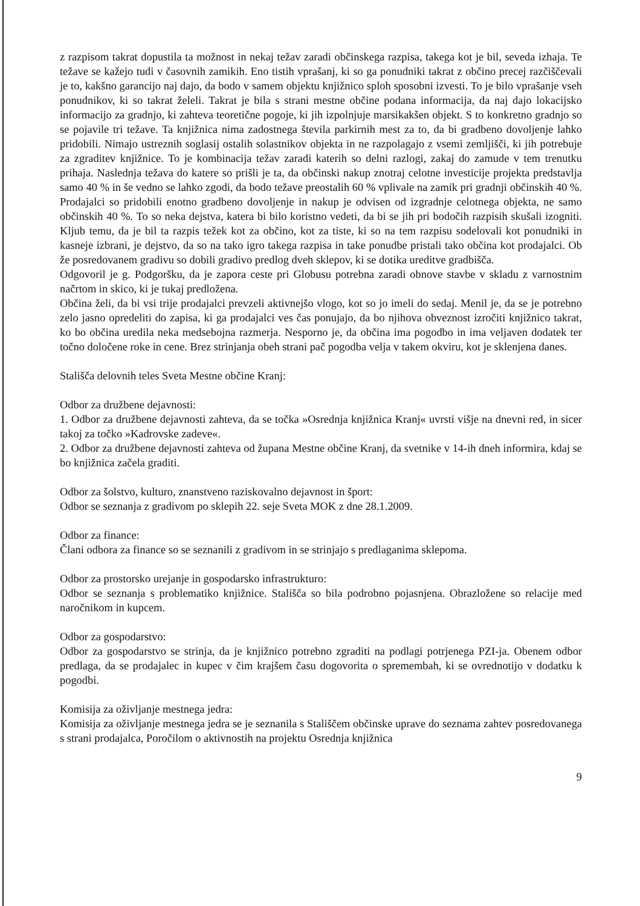z razpisom takrat dopustila ta možnost in nekaj težav zaradi občinskega razpisa, takega kot je bil, seveda izhaja. Te težave se kažejo tudi v časovnih zamikih. Eno tistih vprašanj, ki so ga ponudniki takrat z občino precej razčiščevali je to, kakšno garancijo naj dajo, da bodo v samem objektu knjižnico sploh sposobni izvesti. To je bilo vprašanje vseh ponudnikov, ki so takrat želeli. Takrat je bila s strani mestne občine podana informacija, da naj dajo lokacijsko informacijo za gradnjo, ki zahteva teoretične pogoje, ki jih izpolnjuje marsikakšen objekt. S to konkretno gradnjo so se pojavile tri težave. Ta knjižnica nima zadostnega števila parkirnih mest za to, da bi gradbeno dovoljenje lahko pridobili. Nimajo ustreznih soglasij ostalih solastnikov objekta in ne razpolagajo z vsemi zemljišči, ki jih potrebuje za zgraditev knjižnice. To je kombinacija težav zaradi katerih so delni razlogi, zakaj do zamude v tem trenutku prihaja. Naslednja težava do katere so prišli je ta, da občinski nakup znotraj celotne investicije projekta predstavlja samo 40 % in še vedno se lahko zgodi, da bodo težave preostalih 60 % vplivale na zamik pri gradnji občinskih 40 %. Prodajalci so pridobili enotno gradbeno dovoljenje in nakup je odvisen od izgradnje celotnega objekta, ne samo občinskih 40 %. To so neka dejstva, katera bi bilo koristno vedeti, da bi se jih pri bodočih razpisih skušali izogniti. Kljub temu, da je bil ta razpis težek kot za občino, kot za tiste, ki so na tem razpisu sodelovali kot ponudniki in kasneje izbrani, je dejstvo, da so na tako igro takega razpisa in take ponudbe pristali tako občina kot prodajalci. Ob že posredovanem gradivu so dobili gradivo predlog dveh sklepov, ki se dotika ureditve gradbišča.
Odgovoril je g. Podgoršku, da je zapora ceste pri Globusu potrebna zaradi obnove stavbe v skladu z varnostnim načrtom in skico, ki je tukaj predložena.
Občina želi, da bi vsi trije prodajalci prevzeli aktivnejšo vlogo, kot so jo imeli do sedaj. Menil je, da se je potrebno zelo jasno opredeliti do zapisa, ki ga prodajalci ves čas ponujajo, da bo njihova obveznost izročiti knjižnico takrat, ko bo občina uredila neka medsebojna razmerja. Nesporno je, da občina ima pogodbo in ima veljaven dodatek ter točno določene roke in cene. Brez strinjanja obeh strani pač pogodba velja v takem okviru, kot je sklenjena danes.
Stališča delovnih teles Sveta Mestne občine Kranj:
Odbor za družbene dejavnosti:
1. Odbor za družbene dejavnosti zahteva, da se točka »Osrednja knjižnica Kranj« uvrsti višje na dnevni red, in sicer takoj za točko »Kadrovske zadeve«.
2. Odbor za družbene dejavnosti zahteva od župana Mestne občine Kranj, da svetnike v 14-ih dneh informira, kdaj se bo knjižnica začela graditi.
Odbor za šolstvo, kulturo, znanstveno raziskovalno dejavnost in šport:
Odbor se seznanja z gradivom po sklepih 22. seje Sveta MOK z dne 28.1.2009.
Odbor za finance:
Člani odbora za finance so se seznanili z gradivom in se strinjajo s predlaganima sklepoma.
Odbor za prostorsko urejanje in gospodarsko infrastrukturo:
Odbor se seznanja s problematiko knjižnice. Stališča so bila podrobno pojasnjena. Obrazložene so relacije med naročnikom in kupcem.
Odbor za gospodarstvo:
Odbor za gospodarstvo se strinja, da je knjižnico potrebno zgraditi na podlagi potrjenega PZI-ja. Obenem odbor predlaga, da se prodajalec in kupec v čim krajšem času dogovorita o spremembah, ki se ovrednotijo v dodatku k pogodbi.
Komisija za oživljanje mestnega jedra:
Komisija za oživljanje mestnega jedra se je seznanila s Stališčem občinske uprave do seznama zahtev posredovanega s strani prodajalca, Poročilom o aktivnostih na projektu Osrednja knjižnica
9